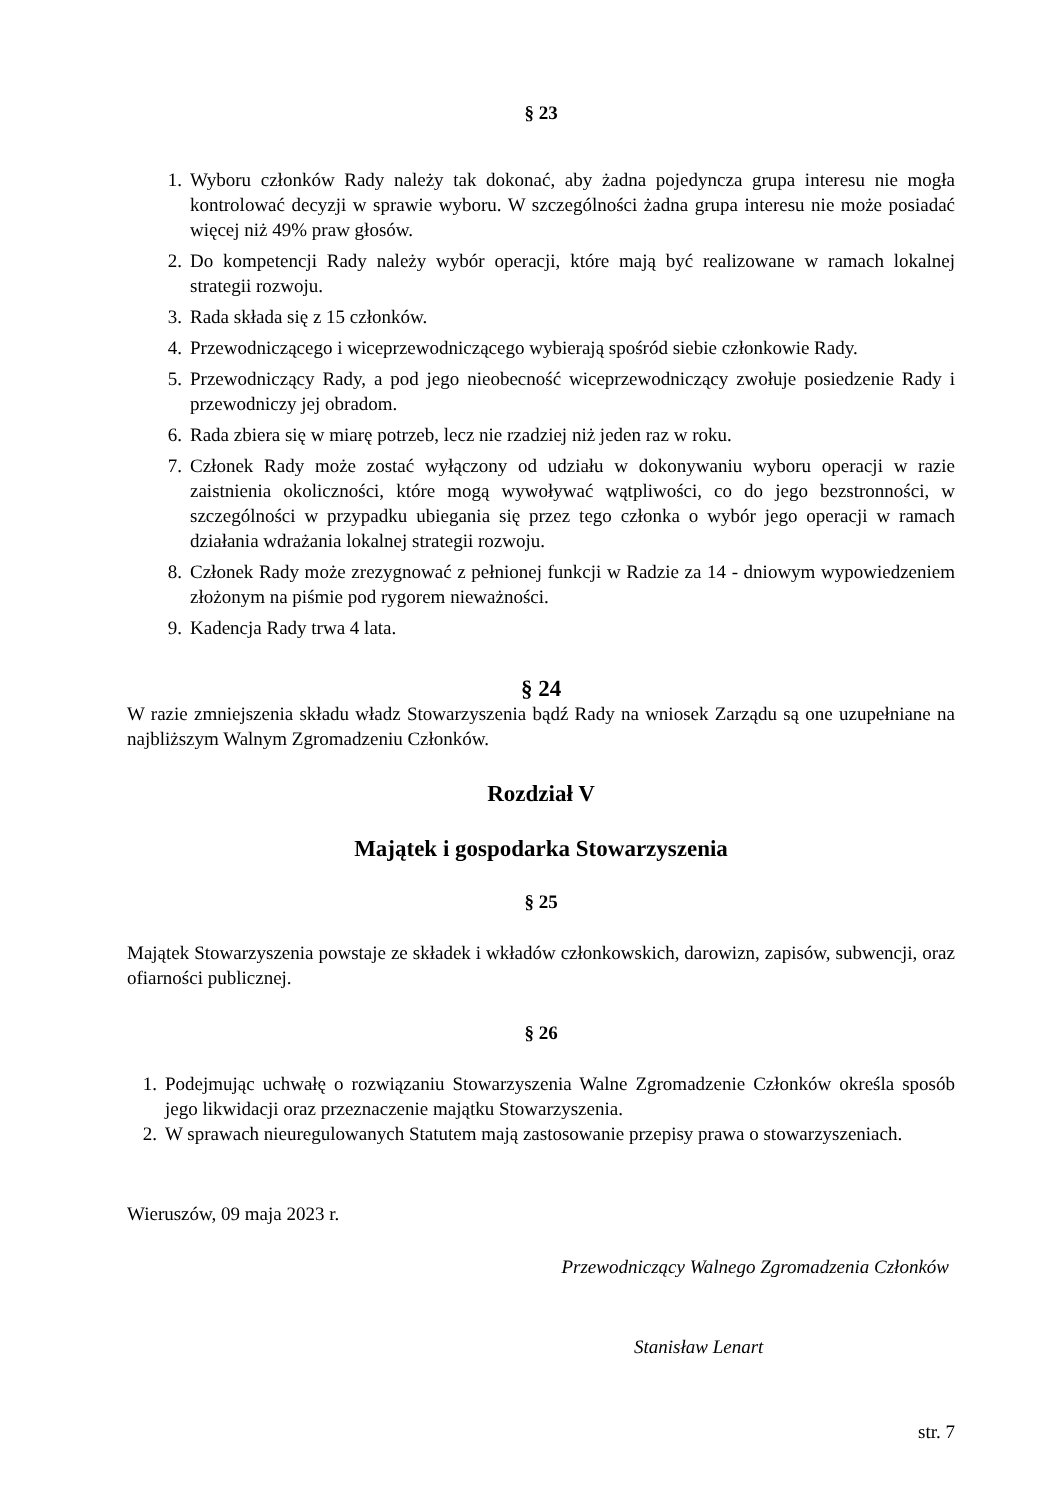§ 23
1. Wyboru członków Rady należy tak dokonać, aby żadna pojedyncza grupa interesu nie mogła kontrolować decyzji w sprawie wyboru. W szczególności żadna grupa interesu nie może posiadać więcej niż 49% praw głosów.
2. Do kompetencji Rady należy wybór operacji, które mają być realizowane w ramach lokalnej strategii rozwoju.
3. Rada składa się z 15 członków.
4. Przewodniczącego i wiceprzewodniczącego wybierają spośród siebie członkowie Rady.
5. Przewodniczący Rady, a pod jego nieobecność wiceprzewodniczący zwołuje posiedzenie Rady i przewodniczy jej obradom.
6. Rada zbiera się w miarę potrzeb, lecz nie rzadziej niż jeden raz w roku.
7. Członek Rady może zostać wyłączony od udziału w dokonywaniu wyboru operacji w razie zaistnienia okoliczności, które mogą wywoływać wątpliwości, co do jego bezstronności, w szczególności w przypadku ubiegania się przez tego członka o wybór jego operacji w ramach działania wdrażania lokalnej strategii rozwoju.
8. Członek Rady może zrezygnować z pełnionej funkcji w Radzie za 14 - dniowym wypowiedzeniem złożonym na piśmie pod rygorem nieważności.
9. Kadencja Rady trwa 4 lata.
§ 24
W razie zmniejszenia składu władz Stowarzyszenia bądź Rady na wniosek Zarządu są one uzupełniane na najbliższym Walnym Zgromadzeniu Członków.
Rozdział V
Majątek i gospodarka Stowarzyszenia
§ 25
Majątek Stowarzyszenia powstaje ze składek i wkładów członkowskich, darowizn, zapisów, subwencji, oraz ofiarności publicznej.
§ 26
1. Podejmując uchwałę o rozwiązaniu Stowarzyszenia Walne Zgromadzenie Członków określa sposób jego likwidacji oraz przeznaczenie majątku Stowarzyszenia.
2. W sprawach nieuregulowanych Statutem mają zastosowanie przepisy prawa o stowarzyszeniach.
Wieruszów, 09 maja 2023 r.
Przewodniczący Walnego Zgromadzenia Członków
Stanisław Lenart
str. 7